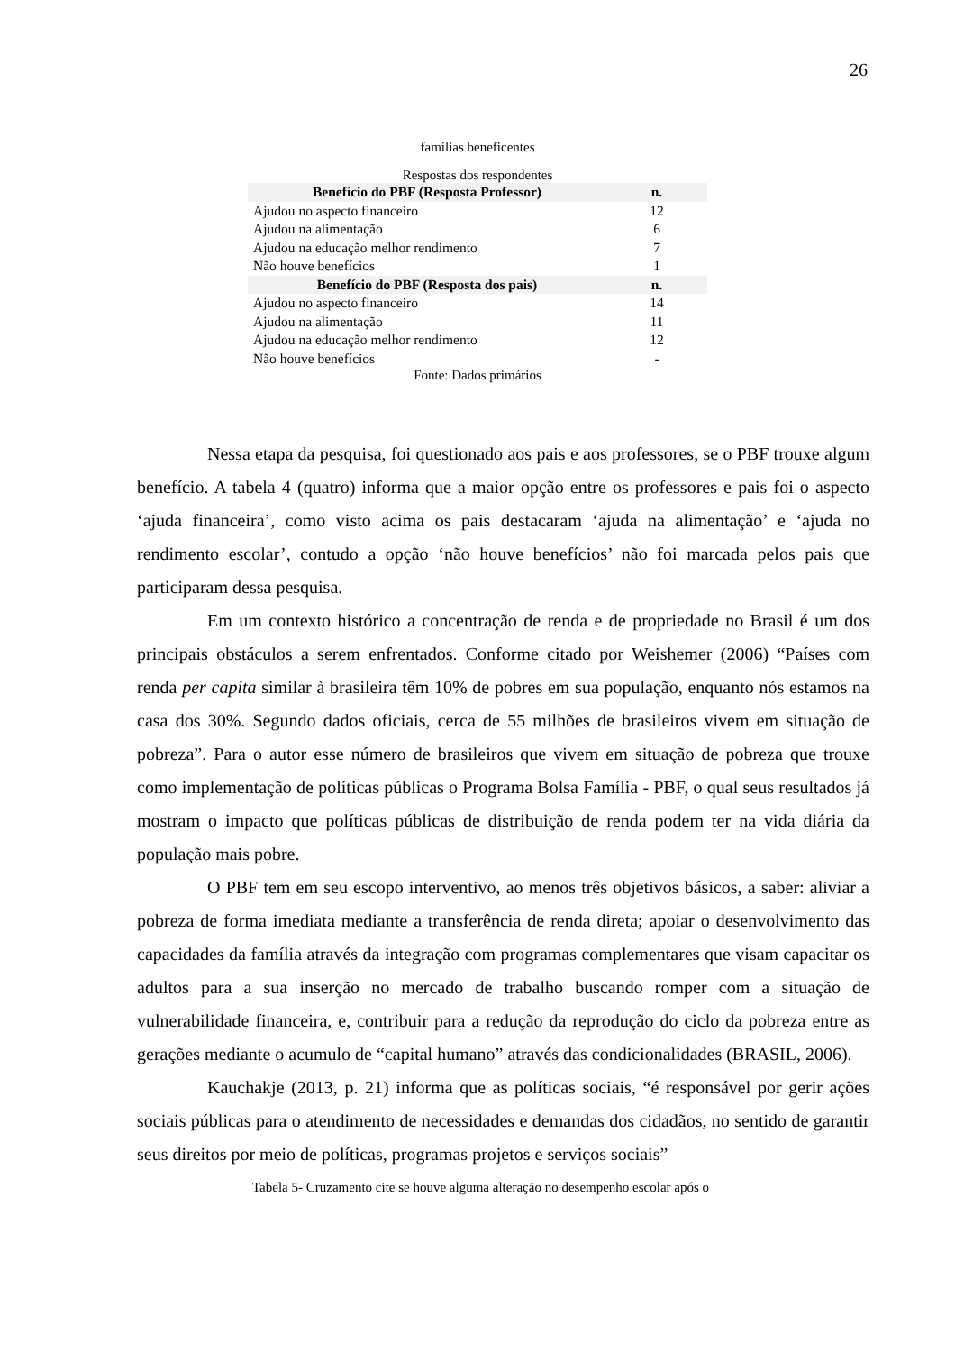26
famílias beneficentes
Respostas dos respondentes
| Benefício do PBF (Resposta Professor) | n. |
| --- | --- |
| Ajudou no aspecto financeiro | 12 |
| Ajudou na alimentação | 6 |
| Ajudou na educação melhor rendimento | 7 |
| Não houve benefícios | 1 |
| Benefício do PBF (Resposta dos pais) | n. |
| Ajudou no aspecto financeiro | 14 |
| Ajudou na alimentação | 11 |
| Ajudou na educação melhor rendimento | 12 |
| Não houve benefícios | - |
Fonte: Dados primários
Nessa etapa da pesquisa, foi questionado aos pais e aos professores, se o PBF trouxe algum benefício. A tabela 4 (quatro) informa que a maior opção entre os professores e pais foi o aspecto ‘ajuda financeira’, como visto acima os pais destacaram ‘ajuda na alimentação’ e ‘ajuda no rendimento escolar’, contudo a opção ‘não houve benefícios’ não foi marcada pelos pais que participaram dessa pesquisa.
Em um contexto histórico a concentração de renda e de propriedade no Brasil é um dos principais obstáculos a serem enfrentados. Conforme citado por Weishemer (2006) “Países com renda per capita similar à brasileira têm 10% de pobres em sua população, enquanto nós estamos na casa dos 30%. Segundo dados oficiais, cerca de 55 milhões de brasileiros vivem em situação de pobreza”. Para o autor esse número de brasileiros que vivem em situação de pobreza que trouxe como implementação de políticas públicas o Programa Bolsa Família - PBF, o qual seus resultados já mostram o impacto que políticas públicas de distribuição de renda podem ter na vida diária da população mais pobre.
O PBF tem em seu escopo interventivo, ao menos três objetivos básicos, a saber: aliviar a pobreza de forma imediata mediante a transferência de renda direta; apoiar o desenvolvimento das capacidades da família através da integração com programas complementares que visam capacitar os adultos para a sua inserção no mercado de trabalho buscando romper com a situação de vulnerabilidade financeira, e, contribuir para a redução da reprodução do ciclo da pobreza entre as gerações mediante o acumulo de “capital humano” através das condicionalidades (BRASIL, 2006).
Kauchakje (2013, p. 21) informa que as políticas sociais, “é responsável por gerir ações sociais públicas para o atendimento de necessidades e demandas dos cidadãos, no sentido de garantir seus direitos por meio de políticas, programas projetos e serviços sociais”
Tabela 5- Cruzamento cite se houve alguma alteração no desempenho escolar após o